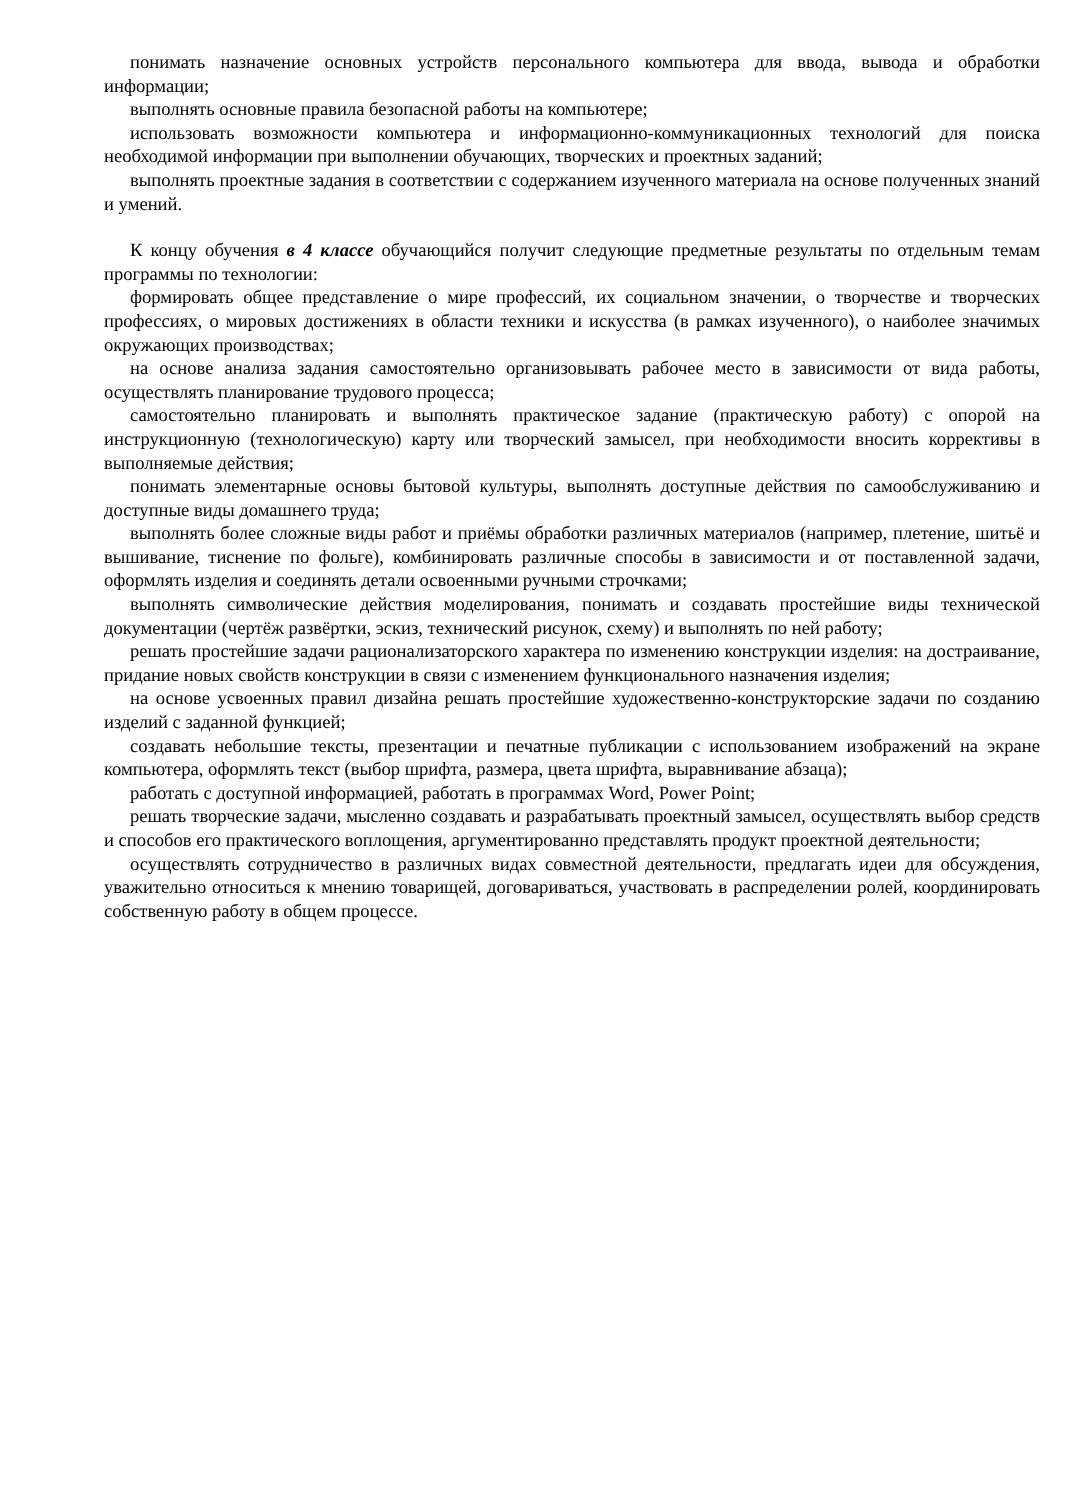понимать назначение основных устройств персонального компьютера для ввода, вывода и обработки информации;
выполнять основные правила безопасной работы на компьютере;
использовать возможности компьютера и информационно-коммуникационных технологий для поиска необходимой информации при выполнении обучающих, творческих и проектных заданий;
выполнять проектные задания в соответствии с содержанием изученного материала на основе полученных знаний и умений.
К концу обучения в 4 классе обучающийся получит следующие предметные результаты по отдельным темам программы по технологии:
формировать общее представление о мире профессий, их социальном значении, о творчестве и творческих профессиях, о мировых достижениях в области техники и искусства (в рамках изученного), о наиболее значимых окружающих производствах;
на основе анализа задания самостоятельно организовывать рабочее место в зависимости от вида работы, осуществлять планирование трудового процесса;
самостоятельно планировать и выполнять практическое задание (практическую работу) с опорой на инструкционную (технологическую) карту или творческий замысел, при необходимости вносить коррективы в выполняемые действия;
понимать элементарные основы бытовой культуры, выполнять доступные действия по самообслуживанию и доступные виды домашнего труда;
выполнять более сложные виды работ и приёмы обработки различных материалов (например, плетение, шитьё и вышивание, тиснение по фольге), комбинировать различные способы в зависимости и от поставленной задачи, оформлять изделия и соединять детали освоенными ручными строчками;
выполнять символические действия моделирования, понимать и создавать простейшие виды технической документации (чертёж развёртки, эскиз, технический рисунок, схему) и выполнять по ней работу;
решать простейшие задачи рационализаторского характера по изменению конструкции изделия: на достраивание, придание новых свойств конструкции в связи с изменением функционального назначения изделия;
на основе усвоенных правил дизайна решать простейшие художественно-конструкторские задачи по созданию изделий с заданной функцией;
создавать небольшие тексты, презентации и печатные публикации с использованием изображений на экране компьютера, оформлять текст (выбор шрифта, размера, цвета шрифта, выравнивание абзаца);
работать с доступной информацией, работать в программах Word, Power Point;
решать творческие задачи, мысленно создавать и разрабатывать проектный замысел, осуществлять выбор средств и способов его практического воплощения, аргументированно представлять продукт проектной деятельности;
осуществлять сотрудничество в различных видах совместной деятельности, предлагать идеи для обсуждения, уважительно относиться к мнению товарищей, договариваться, участвовать в распределении ролей, координировать собственную работу в общем процессе.